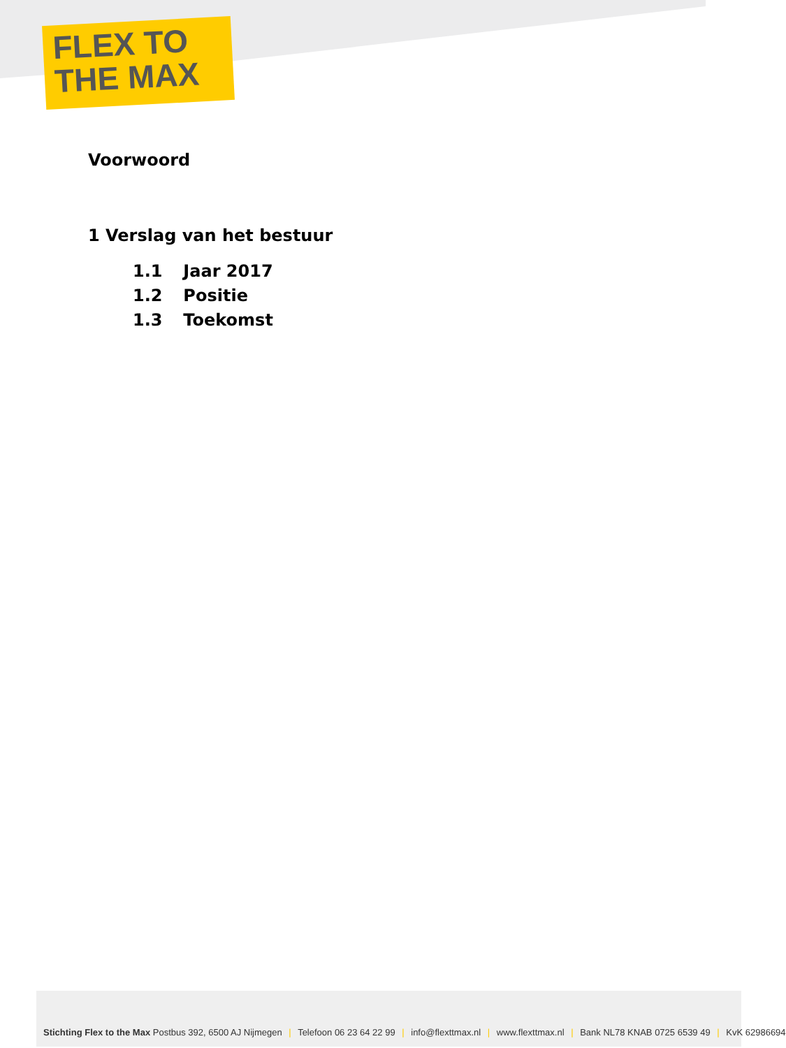FLEX TO
THE MAX
Voorwoord
1 Verslag van het bestuur
1.1 Jaar 2017
1.2 Positie
1.3 Toekomst
Stichting Flex to the Max Postbus 392, 6500 AJ Nijmegen | Telefoon 06 23 64 22 99 | info@flexttmax.nl | www.flexttmax.nl | Bank NL78 KNAB 0725 6539 49 | KvK 62986694